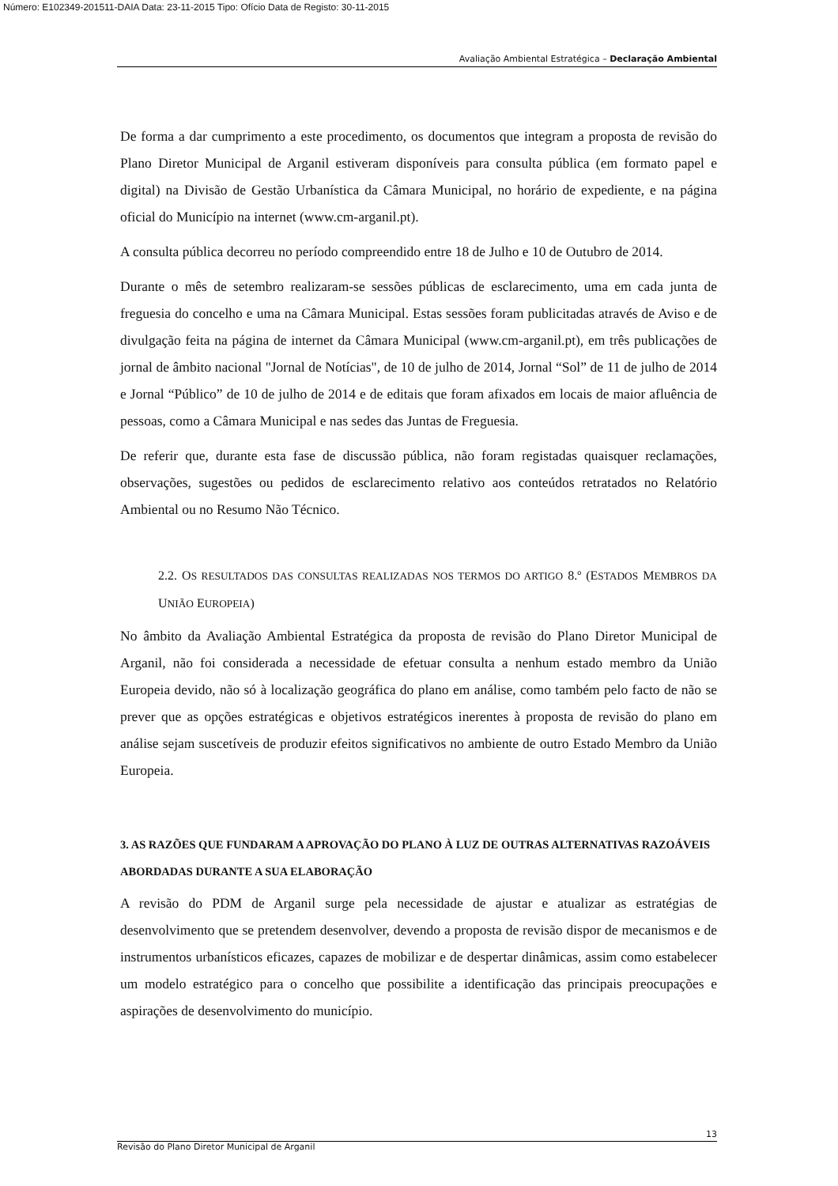Número: E102349-201511-DAIA Data: 23-11-2015 Tipo: Ofício Data de Registo: 30-11-2015
Avaliação Ambiental Estratégica – Declaração Ambiental
De forma a dar cumprimento a este procedimento, os documentos que integram a proposta de revisão do Plano Diretor Municipal de Arganil estiveram disponíveis para consulta pública (em formato papel e digital) na Divisão de Gestão Urbanística da Câmara Municipal, no horário de expediente, e na página oficial do Município na internet (www.cm-arganil.pt).
A consulta pública decorreu no período compreendido entre 18 de Julho e 10 de Outubro de 2014.
Durante o mês de setembro realizaram-se sessões públicas de esclarecimento, uma em cada junta de freguesia do concelho e uma na Câmara Municipal. Estas sessões foram publicitadas através de Aviso e de divulgação feita na página de internet da Câmara Municipal (www.cm-arganil.pt), em três publicações de jornal de âmbito nacional "Jornal de Notícias", de 10 de julho de 2014, Jornal “Sol” de 11 de julho de 2014 e Jornal “Público” de 10 de julho de 2014 e de editais que foram afixados em locais de maior afluência de pessoas, como a Câmara Municipal e nas sedes das Juntas de Freguesia.
De referir que, durante esta fase de discussão pública, não foram registadas quaisquer reclamações, observações, sugestões ou pedidos de esclarecimento relativo aos conteúdos retratados no Relatório Ambiental ou no Resumo Não Técnico.
2.2. OS RESULTADOS DAS CONSULTAS REALIZADAS NOS TERMOS DO ARTIGO 8.º (ESTADOS MEMBROS DA UNIÃO EUROPEIA)
No âmbito da Avaliação Ambiental Estratégica da proposta de revisão do Plano Diretor Municipal de Arganil, não foi considerada a necessidade de efetuar consulta a nenhum estado membro da União Europeia devido, não só à localização geográfica do plano em análise, como também pelo facto de não se prever que as opções estratégicas e objetivos estratégicos inerentes à proposta de revisão do plano em análise sejam suscetíveis de produzir efeitos significativos no ambiente de outro Estado Membro da União Europeia.
3. AS RAZÕES QUE FUNDARAM A APROVAÇÃO DO PLANO À LUZ DE OUTRAS ALTERNATIVAS RAZOÁVEIS ABORDADAS DURANTE A SUA ELABORAÇÃO
A revisão do PDM de Arganil surge pela necessidade de ajustar e atualizar as estratégias de desenvolvimento que se pretendem desenvolver, devendo a proposta de revisão dispor de mecanismos e de instrumentos urbanísticos eficazes, capazes de mobilizar e de despertar dinâmicas, assim como estabelecer um modelo estratégico para o concelho que possibilite a identificação das principais preocupações e aspirações de desenvolvimento do município.
13
Revisão do Plano Diretor Municipal de Arganil